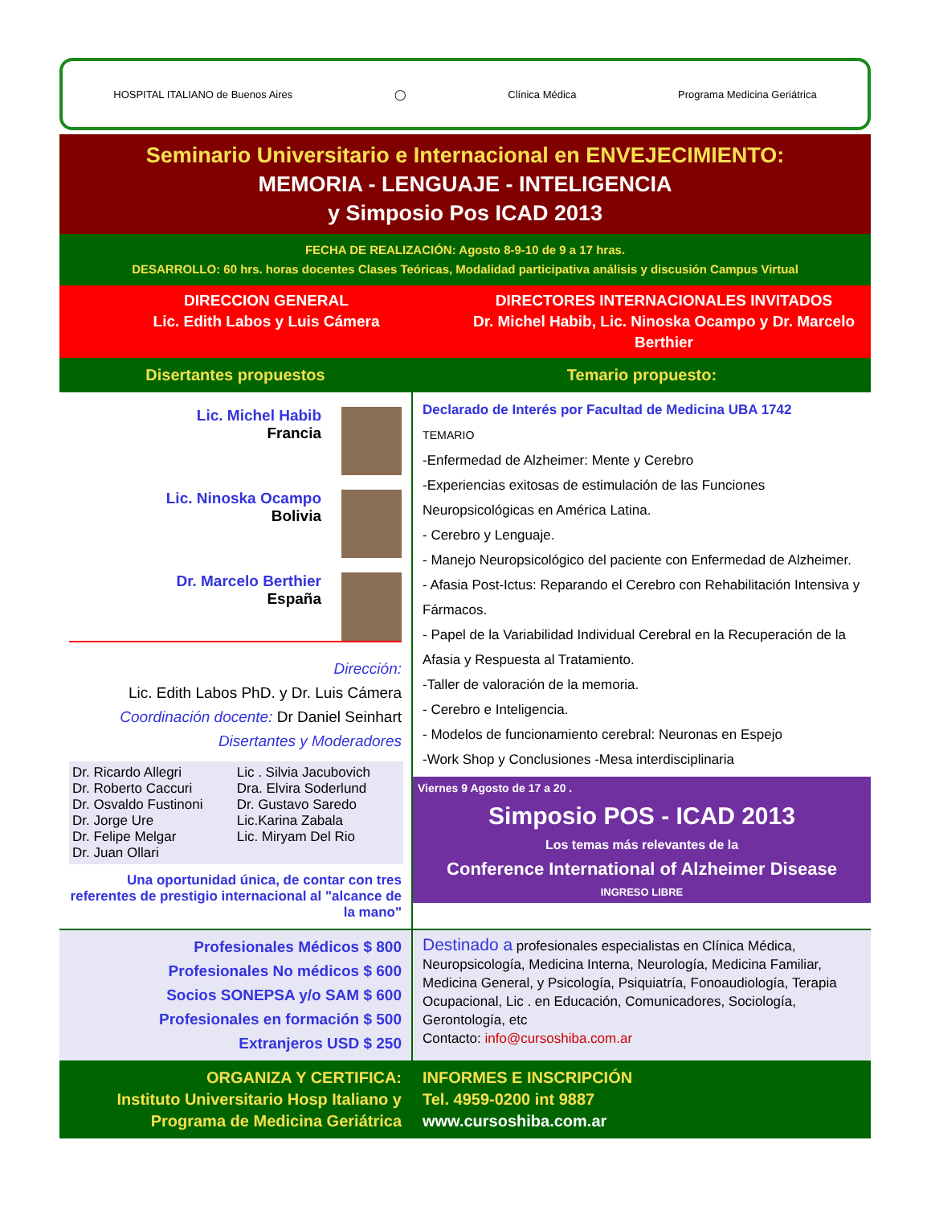HOSPITAL ITALIANO de Buenos Aires ◯ Clínica Médica Programa Medicina Geriátrica
Seminario Universitario e Internacional en ENVEJECIMIENTO:
MEMORIA - LENGUAJE - INTELIGENCIA
y Simposio Pos ICAD 2013
FECHA DE REALIZACIÓN: Agosto 8-9-10 de 9 a 17 hras.
DESARROLLO: 60 hrs. horas docentes Clases Teóricas, Modalidad participativa análisis y discusión Campus Virtual
DIRECCION GENERAL
Lic. Edith Labos y Luis Cámera
DIRECTORES INTERNACIONALES INVITADOS
Dr. Michel Habib, Lic. Ninoska Ocampo y Dr. Marcelo Berthier
Disertantes propuestos
Lic. Michel Habib
Francia
Lic. Ninoska Ocampo
Bolivia
Dr. Marcelo Berthier
España
Dirección:
Lic. Edith Labos PhD. y Dr. Luis Cámera
Coordinación docente: Dr Daniel Seinhart
Disertantes y Moderadores
| Dr. Ricardo Allegri Dr. Roberto Caccuri Dr. Osvaldo Fustinoni Dr. Jorge Ure Dr. Felipe Melgar Dr. Juan Ollari | Lic . Silvia Jacubovich Dra. Elvira Soderlund Dr. Gustavo Saredo Lic.Karina Zabala Lic. Miryam Del Rio |
Una oportunidad única, de contar con tres referentes de prestigio internacional al "alcance de la mano"
Temario propuesto:
Declarado de Interés por Facultad de Medicina UBA 1742
TEMARIO
-Enfermedad de Alzheimer: Mente y Cerebro
-Experiencias exitosas de estimulación de las Funciones Neuropsicológicas en América Latina.
- Cerebro y Lenguaje.
- Manejo Neuropsicológico del paciente con Enfermedad de Alzheimer.
- Afasia Post-Ictus: Reparando el Cerebro con Rehabilitación Intensiva y Fármacos.
- Papel de la Variabilidad Individual Cerebral en la Recuperación de la Afasia y Respuesta al Tratamiento.
-Taller de valoración de la memoria.
- Cerebro e Inteligencia.
- Modelos de funcionamiento cerebral: Neuronas en Espejo
-Work Shop y Conclusiones -Mesa interdisciplinaria
Viernes 9 Agosto de 17 a 20 .
Simposio POS - ICAD 2013
Los temas más relevantes de la
Conference International of Alzheimer Disease
INGRESO LIBRE
Profesionales Médicos $ 800
Profesionales No médicos $ 600
Socios SONEPSA y/o SAM $ 600
Profesionales en formación $ 500
Extranjeros USD $ 250
Destinado a profesionales especialistas en Clínica Médica, Neuropsicología, Medicina Interna, Neurología, Medicina Familiar, Medicina General, y Psicología, Psiquiatría, Fonoaudiología, Terapia Ocupacional, Lic . en Educación, Comunicadores, Sociología, Gerontología, etc
Contacto: info@cursoshiba.com.ar
ORGANIZA Y CERTIFICA:
Instituto Universitario Hosp Italiano y Programa de Medicina Geriátrica
INFORMES E INSCRIPCIÓN
Tel. 4959-0200 int 9887
www.cursoshiba.com.ar